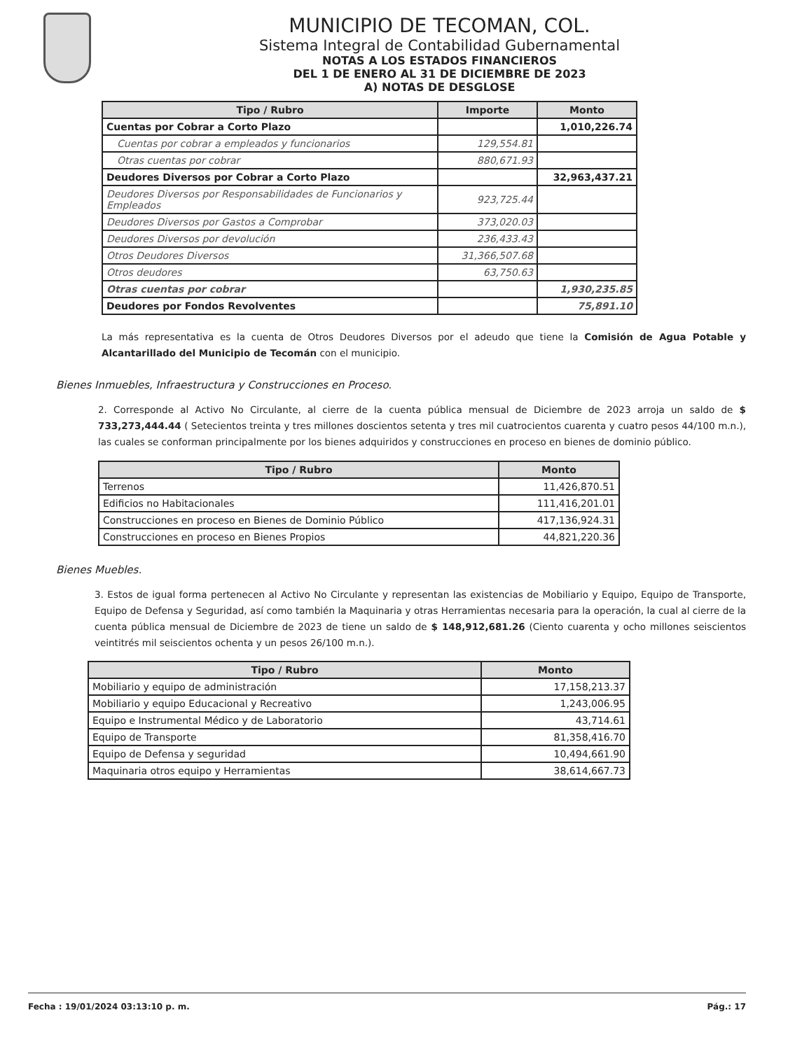MUNICIPIO DE TECOMAN, COL.
Sistema Integral de Contabilidad Gubernamental
NOTAS A LOS ESTADOS FINANCIEROS
DEL 1 DE ENERO AL 31 DE DICIEMBRE DE 2023
A) NOTAS DE DESGLOSE
| Tipo / Rubro | Importe | Monto |
| --- | --- | --- |
| Cuentas por Cobrar a Corto Plazo | | 1,010,226.74 |
| Cuentas por cobrar a empleados y funcionarios | 129,554.81 | |
| Otras cuentas por cobrar | 880,671.93 | |
| Deudores Diversos por Cobrar a Corto Plazo | | 32,963,437.21 |
| Deudores Diversos por Responsabilidades de Funcionarios y Empleados | 923,725.44 | |
| Deudores Diversos por Gastos a Comprobar | 373,020.03 | |
| Deudores Diversos por devolución | 236,433.43 | |
| Otros Deudores Diversos | 31,366,507.68 | |
| Otros deudores | 63,750.63 | |
| Otras cuentas por cobrar | | 1,930,235.85 |
| Deudores por Fondos Revolventes | | 75,891.10 |
La más representativa es la cuenta de Otros Deudores Diversos por el adeudo que tiene la Comisión de Agua Potable y Alcantarillado del Municipio de Tecomán con el municipio.
Bienes Inmuebles, Infraestructura y Construcciones en Proceso.
2. Corresponde al Activo No Circulante, al cierre de la cuenta pública mensual de Diciembre de 2023 arroja un saldo de $ 733,273,444.44 ( Setecientos treinta y tres millones doscientos setenta y tres mil cuatrocientos cuarenta y cuatro pesos 44/100 m.n.), las cuales se conforman principalmente por los bienes adquiridos y construcciones en proceso en bienes de dominio público.
| Tipo / Rubro | Monto |
| --- | --- |
| Terrenos | 11,426,870.51 |
| Edificios no Habitacionales | 111,416,201.01 |
| Construcciones en proceso en Bienes de Dominio Público | 417,136,924.31 |
| Construcciones en proceso en Bienes Propios | 44,821,220.36 |
Bienes Muebles.
3. Estos de igual forma pertenecen al Activo No Circulante y representan las existencias de Mobiliario y Equipo, Equipo de Transporte, Equipo de Defensa y Seguridad, así como también la Maquinaria y otras Herramientas necesaria para la operación, la cual al cierre de la cuenta pública mensual de Diciembre de 2023 de tiene un saldo de $ 148,912,681.26 (Ciento cuarenta y ocho millones seiscientos veintitrés mil seiscientos ochenta y un pesos 26/100 m.n.).
| Tipo / Rubro | Monto |
| --- | --- |
| Mobiliario y equipo de administración | 17,158,213.37 |
| Mobiliario y equipo Educacional y Recreativo | 1,243,006.95 |
| Equipo e Instrumental Médico y de Laboratorio | 43,714.61 |
| Equipo de Transporte | 81,358,416.70 |
| Equipo de Defensa y seguridad | 10,494,661.90 |
| Maquinaria otros equipo y Herramientas | 38,614,667.73 |
Fecha : 19/01/2024 03:13:10 p. m. Pág.: 17